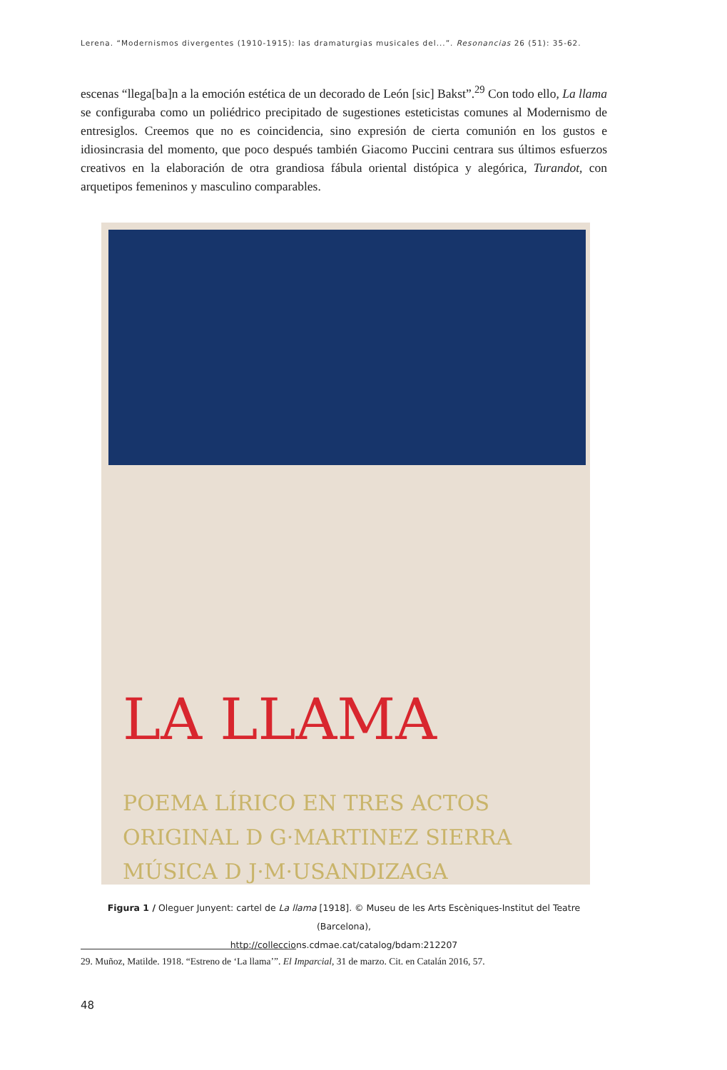Lerena. “Modernismos divergentes (1910-1915): las dramaturgias musicales del...”. Resonancias 26 (51): 35-62.
escenas “llega[ba]n a la emoción estética de un decorado de León [sic] Bakst”.<sup>29</sup> Con todo ello, La llama se configuraba como un poliédrico precipitado de sugestiones esteticistas comunes al Modernismo de entresiglos. Creemos que no es coincidencia, sino expresión de cierta comunión en los gustos e idiosincrasia del momento, que poco después también Giacomo Puccini centrara sus últimos esfuerzos creativos en la elaboración de otra grandiosa fábula oriental distópica y alegórica, Turandot, con arquetipos femeninos y masculino comparables.
LA LLAMA
POEMA LÍRICO EN TRES ACTOS
ORIGINAL D G·MARTINEZ SIERRA
MÚSICA D J·M·USANDIZAGA
Figura 1 / Oleguer Junyent: cartel de La llama [1918]. © Museu de les Arts Escèniques-Institut del Teatre (Barcelona),
http://colleccions.cdmae.cat/catalog/bdam:212207
29. Muñoz, Matilde. 1918. “Estreno de ‘La llama’”. El Imparcial, 31 de marzo. Cit. en Catalán 2016, 57.
48